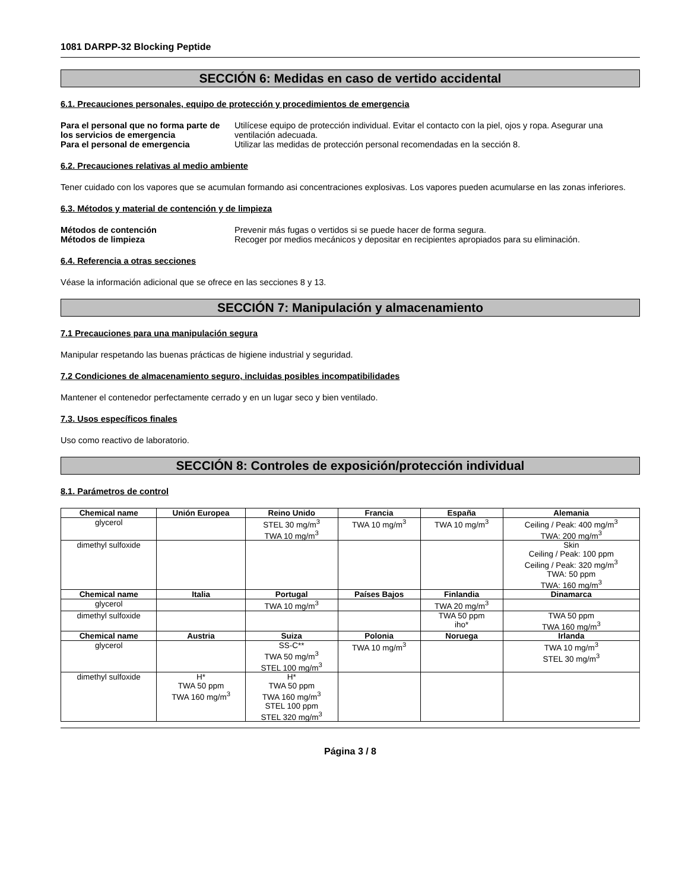1081 DARPP-32 Blocking Peptide
SECCIÓN 6: Medidas en caso de vertido accidental
6.1. Precauciones personales, equipo de protección y procedimientos de emergencia
Para el personal que no forma parte de los servicios de emergencia
Utilícese equipo de protección individual. Evitar el contacto con la piel, ojos y ropa. Asegurar una ventilación adecuada.
Para el personal de emergencia
Utilizar las medidas de protección personal recomendadas en la sección 8.
6.2. Precauciones relativas al medio ambiente
Tener cuidado con los vapores que se acumulan formando asi concentraciones explosivas. Los vapores pueden acumularse en las zonas inferiores.
6.3. Métodos y material de contención y de limpieza
Métodos de contención
Prevenir más fugas o vertidos si se puede hacer de forma segura.
Métodos de limpieza
Recoger por medios mecánicos y depositar en recipientes apropiados para su eliminación.
6.4. Referencia a otras secciones
Véase la información adicional que se ofrece en las secciones 8 y 13.
SECCIÓN 7: Manipulación y almacenamiento
7.1 Precauciones para una manipulación segura
Manipular respetando las buenas prácticas de higiene industrial y seguridad.
7.2 Condiciones de almacenamiento seguro, incluidas posibles incompatibilidades
Mantener el contenedor perfectamente cerrado y en un lugar seco y bien ventilado.
7.3. Usos específicos finales
Uso como reactivo de laboratorio.
SECCIÓN 8: Controles de exposición/protección individual
8.1. Parámetros de control
| Chemical name | Unión Europea | Reino Unido | Francia | España | Alemania |
| --- | --- | --- | --- | --- | --- |
| glycerol | | STEL 30 mg/m<sup>3</sup> TWA 10 mg/m<sup>3</sup> | TWA 10 mg/m<sup>3</sup> | TWA 10 mg/m<sup>3</sup> | Ceiling / Peak: 400 mg/m<sup>3</sup> TWA: 200 mg/m<sup>3</sup> |
| dimethyl sulfoxide | | | | | Skin Ceiling / Peak: 100 ppm Ceiling / Peak: 320 mg/m<sup>3</sup> TWA: 50 ppm TWA: 160 mg/m<sup>3</sup> |
| Chemical name | Italia | Portugal | Países Bajos | Finlandia | Dinamarca |
| glycerol | | TWA 10 mg/m<sup>3</sup> | | TWA 20 mg/m<sup>3</sup> | |
| dimethyl sulfoxide | | | | TWA 50 ppm iho* | TWA 50 ppm TWA 160 mg/m<sup>3</sup> |
| Chemical name | Austria | Suiza | Polonia | Noruega | Irlanda |
| glycerol | | SS-C** TWA 50 mg/m<sup>3</sup> STEL 100 mg/m<sup>3</sup> | TWA 10 mg/m<sup>3</sup> | | TWA 10 mg/m<sup>3</sup> STEL 30 mg/m<sup>3</sup> |
| dimethyl sulfoxide | H* TWA 50 ppm TWA 160 mg/m<sup>3</sup> | H* TWA 50 ppm TWA 160 mg/m<sup>3</sup> STEL 100 ppm STEL 320 mg/m<sup>3</sup> | | | |
Página 3 / 8